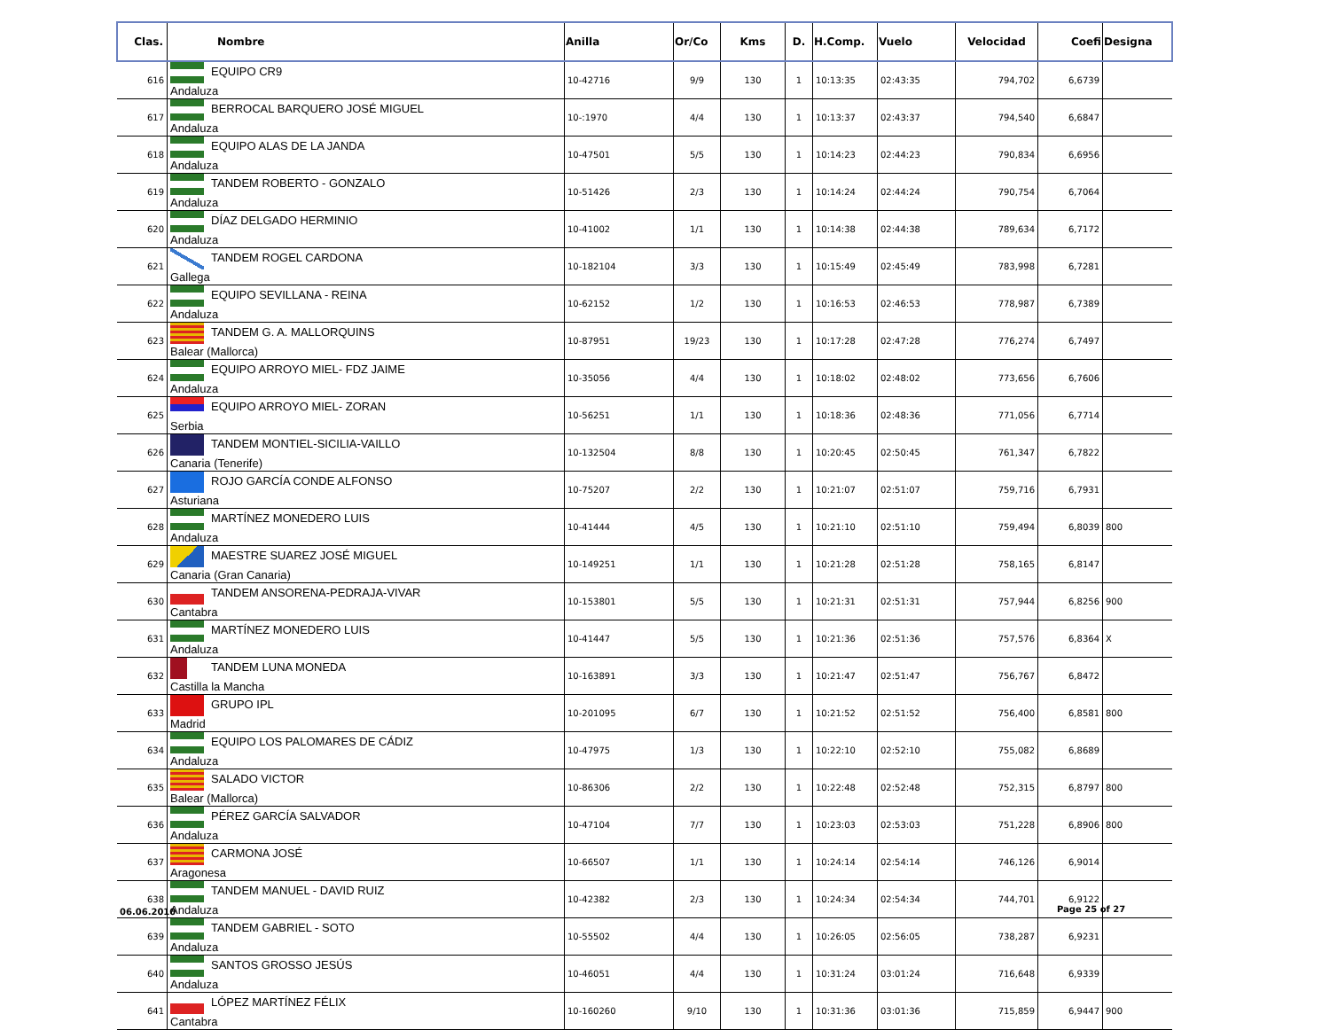| Clas. | Nombre | Anilla | Or/Co | Kms | D. | H.Comp. | Vuelo | Velocidad | Coefi | Designa |
| --- | --- | --- | --- | --- | --- | --- | --- | --- | --- | --- |
| 616 | EQUIPO CR9 Andaluza | 10-42716 | 9/9 | 130 | 1 | 10:13:35 | 02:43:35 | 794,702 | 6,6739 | |
| 617 | BERROCAL BARQUERO JOSÉ MIGUEL Andaluza | 10-:1970 | 4/4 | 130 | 1 | 10:13:37 | 02:43:37 | 794,540 | 6,6847 | |
| 618 | EQUIPO ALAS DE LA JANDA Andaluza | 10-47501 | 5/5 | 130 | 1 | 10:14:23 | 02:44:23 | 790,834 | 6,6956 | |
| 619 | TANDEM ROBERTO - GONZALO Andaluza | 10-51426 | 2/3 | 130 | 1 | 10:14:24 | 02:44:24 | 790,754 | 6,7064 | |
| 620 | DÍAZ DELGADO HERMINIO Andaluza | 10-41002 | 1/1 | 130 | 1 | 10:14:38 | 02:44:38 | 789,634 | 6,7172 | |
| 621 | TANDEM ROGEL CARDONA Gallega | 10-182104 | 3/3 | 130 | 1 | 10:15:49 | 02:45:49 | 783,998 | 6,7281 | |
| 622 | EQUIPO SEVILLANA - REINA Andaluza | 10-62152 | 1/2 | 130 | 1 | 10:16:53 | 02:46:53 | 778,987 | 6,7389 | |
| 623 | TANDEM G. A. MALLORQUINS Balear (Mallorca) | 10-87951 | 19/23 | 130 | 1 | 10:17:28 | 02:47:28 | 776,274 | 6,7497 | |
| 624 | EQUIPO ARROYO MIEL- FDZ JAIME Andaluza | 10-35056 | 4/4 | 130 | 1 | 10:18:02 | 02:48:02 | 773,656 | 6,7606 | |
| 625 | EQUIPO ARROYO MIEL- ZORAN Serbia | 10-56251 | 1/1 | 130 | 1 | 10:18:36 | 02:48:36 | 771,056 | 6,7714 | |
| 626 | TANDEM MONTIEL-SICILIA-VAILLO Canaria (Tenerife) | 10-132504 | 8/8 | 130 | 1 | 10:20:45 | 02:50:45 | 761,347 | 6,7822 | |
| 627 | ROJO GARCÍA CONDE ALFONSO Asturiana | 10-75207 | 2/2 | 130 | 1 | 10:21:07 | 02:51:07 | 759,716 | 6,7931 | |
| 628 | MARTÍNEZ MONEDERO LUIS Andaluza | 10-41444 | 4/5 | 130 | 1 | 10:21:10 | 02:51:10 | 759,494 | 6,8039 | 800 |
| 629 | MAESTRE SUAREZ JOSÉ MIGUEL Canaria (Gran Canaria) | 10-149251 | 1/1 | 130 | 1 | 10:21:28 | 02:51:28 | 758,165 | 6,8147 | |
| 630 | TANDEM ANSORENA-PEDRAJA-VIVAR Cantabra | 10-153801 | 5/5 | 130 | 1 | 10:21:31 | 02:51:31 | 757,944 | 6,8256 | 900 |
| 631 | MARTÍNEZ MONEDERO LUIS Andaluza | 10-41447 | 5/5 | 130 | 1 | 10:21:36 | 02:51:36 | 757,576 | 6,8364 | X |
| 632 | TANDEM LUNA MONEDA Castilla la Mancha | 10-163891 | 3/3 | 130 | 1 | 10:21:47 | 02:51:47 | 756,767 | 6,8472 | |
| 633 | GRUPO IPL Madrid | 10-201095 | 6/7 | 130 | 1 | 10:21:52 | 02:51:52 | 756,400 | 6,8581 | 800 |
| 634 | EQUIPO LOS PALOMARES DE CÁDIZ Andaluza | 10-47975 | 1/3 | 130 | 1 | 10:22:10 | 02:52:10 | 755,082 | 6,8689 | |
| 635 | SALADO VICTOR Balear (Mallorca) | 10-86306 | 2/2 | 130 | 1 | 10:22:48 | 02:52:48 | 752,315 | 6,8797 | 800 |
| 636 | PÉREZ GARCÍA SALVADOR Andaluza | 10-47104 | 7/7 | 130 | 1 | 10:23:03 | 02:53:03 | 751,228 | 6,8906 | 800 |
| 637 | CARMONA JOSÉ Aragonesa | 10-66507 | 1/1 | 130 | 1 | 10:24:14 | 02:54:14 | 746,126 | 6,9014 | |
| 638 | TANDEM MANUEL - DAVID RUIZ Andaluza | 10-42382 | 2/3 | 130 | 1 | 10:24:34 | 02:54:34 | 744,701 | 6,9122 | |
| 639 | TANDEM GABRIEL - SOTO Andaluza | 10-55502 | 4/4 | 130 | 1 | 10:26:05 | 02:56:05 | 738,287 | 6,9231 | |
| 640 | SANTOS GROSSO JESÚS Andaluza | 10-46051 | 4/4 | 130 | 1 | 10:31:24 | 03:01:24 | 716,648 | 6,9339 | |
| 641 | LÓPEZ MARTÍNEZ FÉLIX Cantabra | 10-160260 | 9/10 | 130 | 1 | 10:31:36 | 03:01:36 | 715,859 | 6,9447 | 900 |
06.06.2010 Page 25 of 27